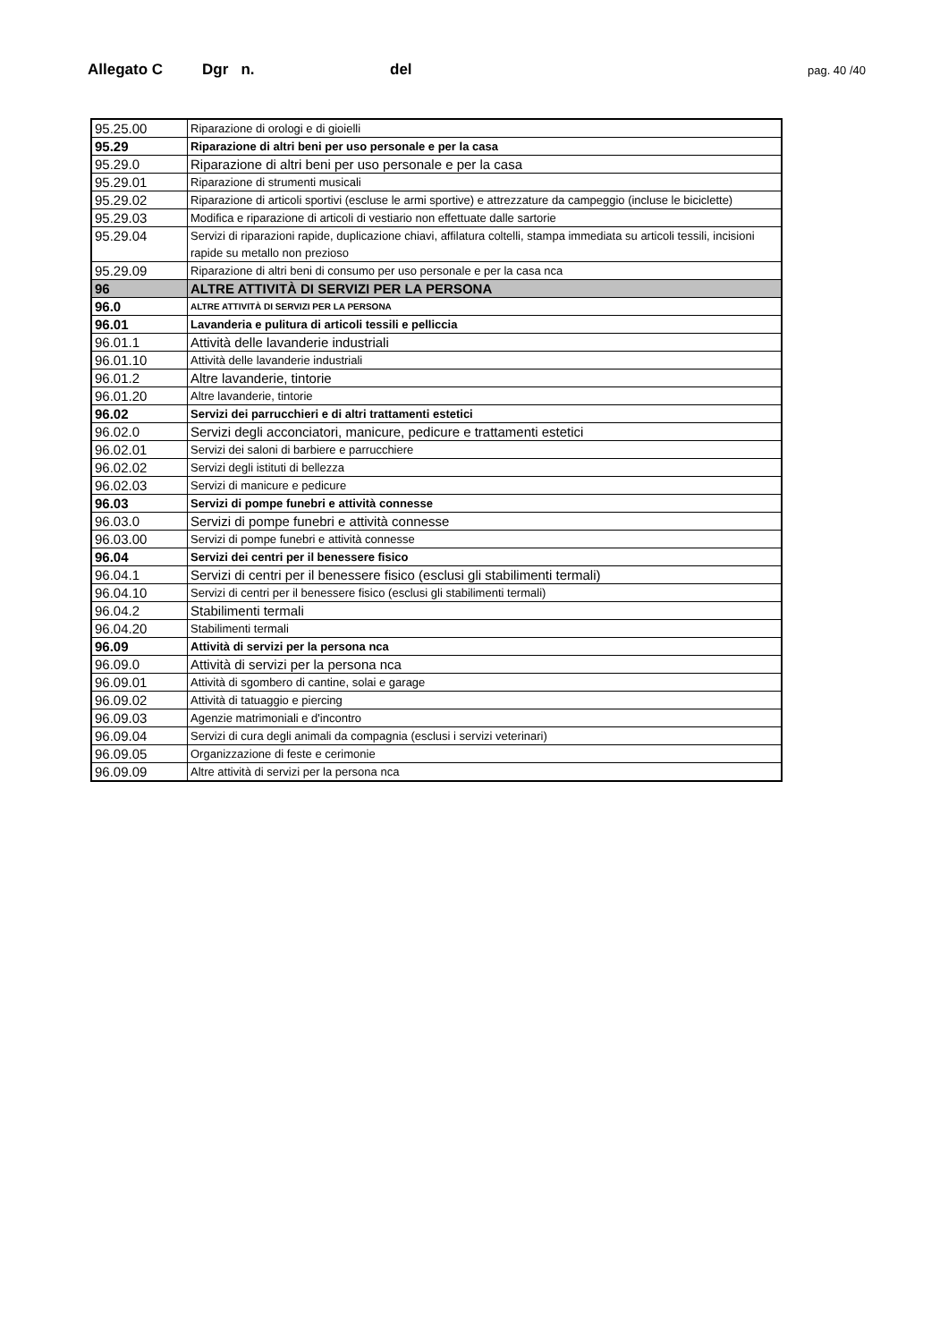Allegato C Dgr n. del pag. 40 /40
| 95.25.00 | Riparazione di orologi e di gioielli |
| 95.29 | Riparazione di altri beni per uso personale e per la casa |
| 95.29.0 | Riparazione di altri beni per uso personale e per la casa |
| 95.29.01 | Riparazione di strumenti musicali |
| 95.29.02 | Riparazione di articoli sportivi (escluse le armi sportive) e attrezzature da campeggio (incluse le biciclette) |
| 95.29.03 | Modifica e riparazione di articoli di vestiario non effettuate dalle sartorie |
| 95.29.04 | Servizi di riparazioni rapide, duplicazione chiavi, affilatura coltelli, stampa immediata su articoli tessili, incisioni rapide su metallo non prezioso |
| 95.29.09 | Riparazione di altri beni di consumo per uso personale e per la casa nca |
| 96 | ALTRE ATTIVITÀ DI SERVIZI PER LA PERSONA |
| 96.0 | ALTRE ATTIVITÀ DI SERVIZI PER LA PERSONA |
| 96.01 | Lavanderia e pulitura di articoli tessili e pelliccia |
| 96.01.1 | Attività delle lavanderie industriali |
| 96.01.10 | Attività delle lavanderie industriali |
| 96.01.2 | Altre lavanderie, tintorie |
| 96.01.20 | Altre lavanderie, tintorie |
| 96.02 | Servizi dei parrucchieri e di altri trattamenti estetici |
| 96.02.0 | Servizi degli acconciatori, manicure, pedicure e trattamenti estetici |
| 96.02.01 | Servizi dei saloni di barbiere e parrucchiere |
| 96.02.02 | Servizi degli istituti di bellezza |
| 96.02.03 | Servizi di manicure e pedicure |
| 96.03 | Servizi di pompe funebri e attività connesse |
| 96.03.0 | Servizi di pompe funebri e attività connesse |
| 96.03.00 | Servizi di pompe funebri e attività connesse |
| 96.04 | Servizi dei centri per il benessere fisico |
| 96.04.1 | Servizi di centri per il benessere fisico (esclusi gli stabilimenti termali) |
| 96.04.10 | Servizi di centri per il benessere fisico (esclusi gli stabilimenti termali) |
| 96.04.2 | Stabilimenti termali |
| 96.04.20 | Stabilimenti termali |
| 96.09 | Attività di servizi per la persona nca |
| 96.09.0 | Attività di servizi per la persona nca |
| 96.09.01 | Attività di sgombero di cantine, solai e garage |
| 96.09.02 | Attività di tatuaggio e piercing |
| 96.09.03 | Agenzie matrimoniali e d'incontro |
| 96.09.04 | Servizi di cura degli animali da compagnia (esclusi i servizi veterinari) |
| 96.09.05 | Organizzazione di feste e cerimonie |
| 96.09.09 | Altre attività di servizi per la persona nca |